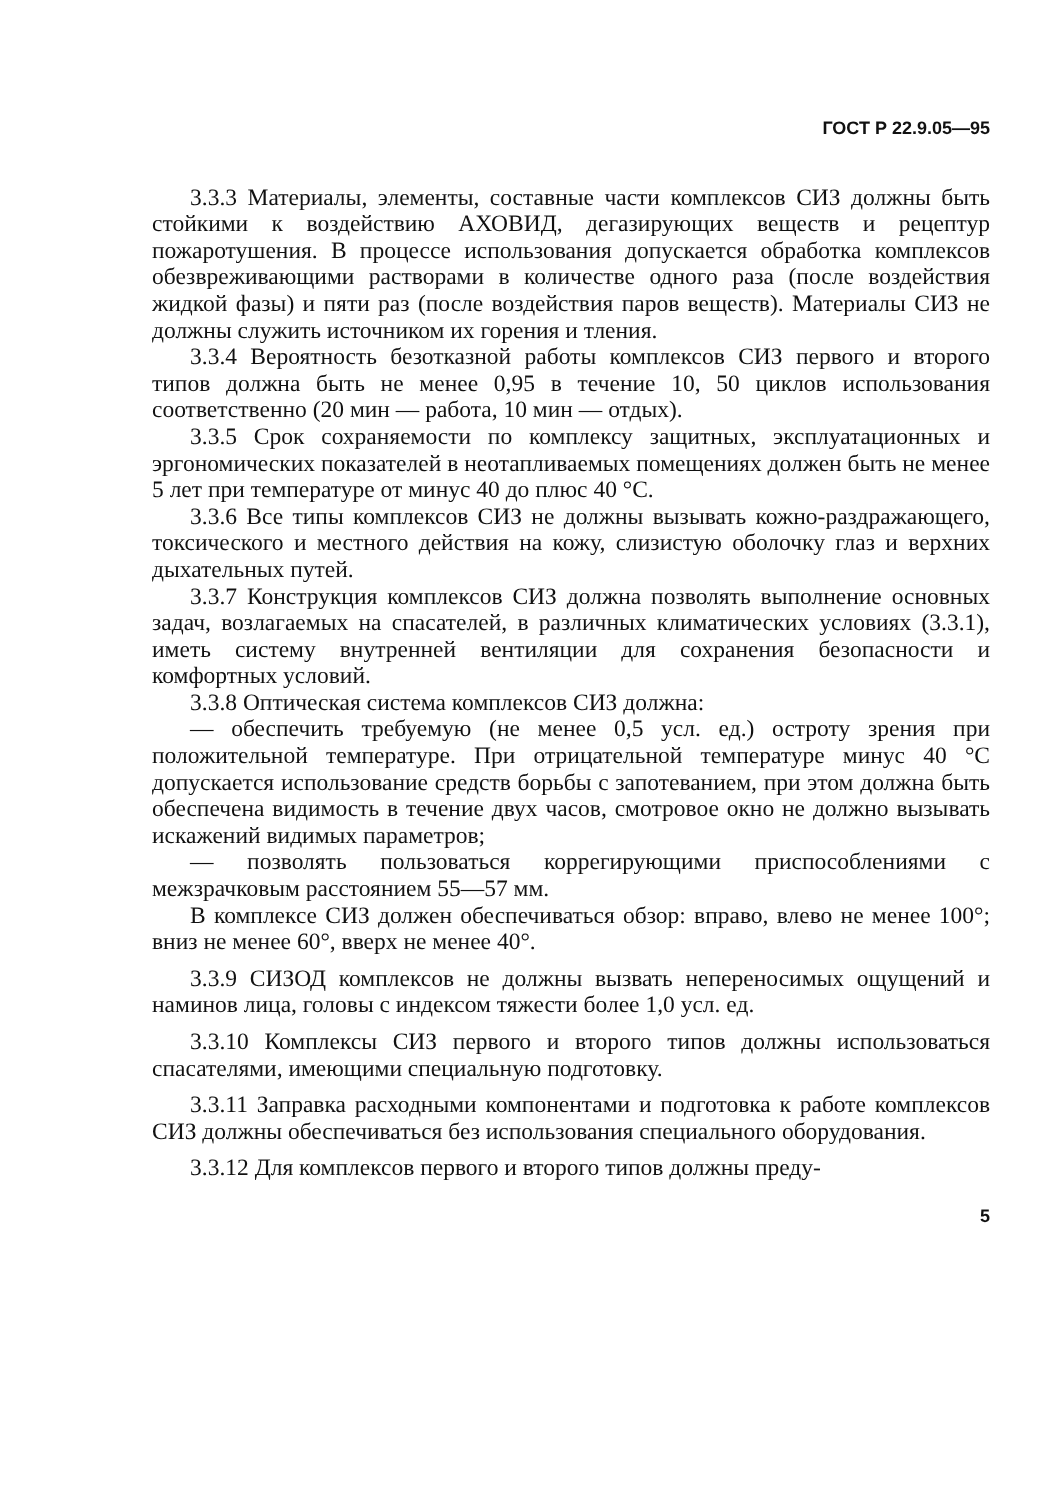ГОСТ Р 22.9.05—95
3.3.3 Материалы, элементы, составные части комплексов СИЗ должны быть стойкими к воздействию АХОВИД, дегазирующих веществ и рецептур пожаротушения. В процессе использования допускается обработка комплексов обезвреживающими растворами в количестве одного раза (после воздействия жидкой фазы) и пяти раз (после воздействия паров веществ). Материалы СИЗ не должны служить источником их горения и тления.
3.3.4 Вероятность безотказной работы комплексов СИЗ первого и второго типов должна быть не менее 0,95 в течение 10, 50 циклов использования соответственно (20 мин — работа, 10 мин — отдых).
3.3.5 Срок сохраняемости по комплексу защитных, эксплуатационных и эргономических показателей в неотапливаемых помещениях должен быть не менее 5 лет при температуре от минус 40 до плюс 40 °С.
3.3.6 Все типы комплексов СИЗ не должны вызывать кожно-раздражающего, токсического и местного действия на кожу, слизистую оболочку глаз и верхних дыхательных путей.
3.3.7 Конструкция комплексов СИЗ должна позволять выполнение основных задач, возлагаемых на спасателей, в различных климатических условиях (3.3.1), иметь систему внутренней вентиляции для сохранения безопасности и комфортных условий.
3.3.8 Оптическая система комплексов СИЗ должна:
— обеспечить требуемую (не менее 0,5 усл. ед.) остроту зрения при положительной температуре. При отрицательной температуре минус 40 °С допускается использование средств борьбы с запотеванием, при этом должна быть обеспечена видимость в течение двух часов, смотровое окно не должно вызывать искажений видимых параметров;
— позволять пользоваться коррегирующими приспособлениями с межзрачковым расстоянием 55—57 мм.
В комплексе СИЗ должен обеспечиваться обзор: вправо, влево не менее 100°; вниз не менее 60°, вверх не менее 40°.
3.3.9 СИЗОД комплексов не должны вызвать непереносимых ощущений и наминов лица, головы с индексом тяжести более 1,0 усл. ед.
3.3.10 Комплексы СИЗ первого и второго типов должны использоваться спасателями, имеющими специальную подготовку.
3.3.11 Заправка расходными компонентами и подготовка к работе комплексов СИЗ должны обеспечиваться без использования специального оборудования.
3.3.12 Для комплексов первого и второго типов должны преду-
5